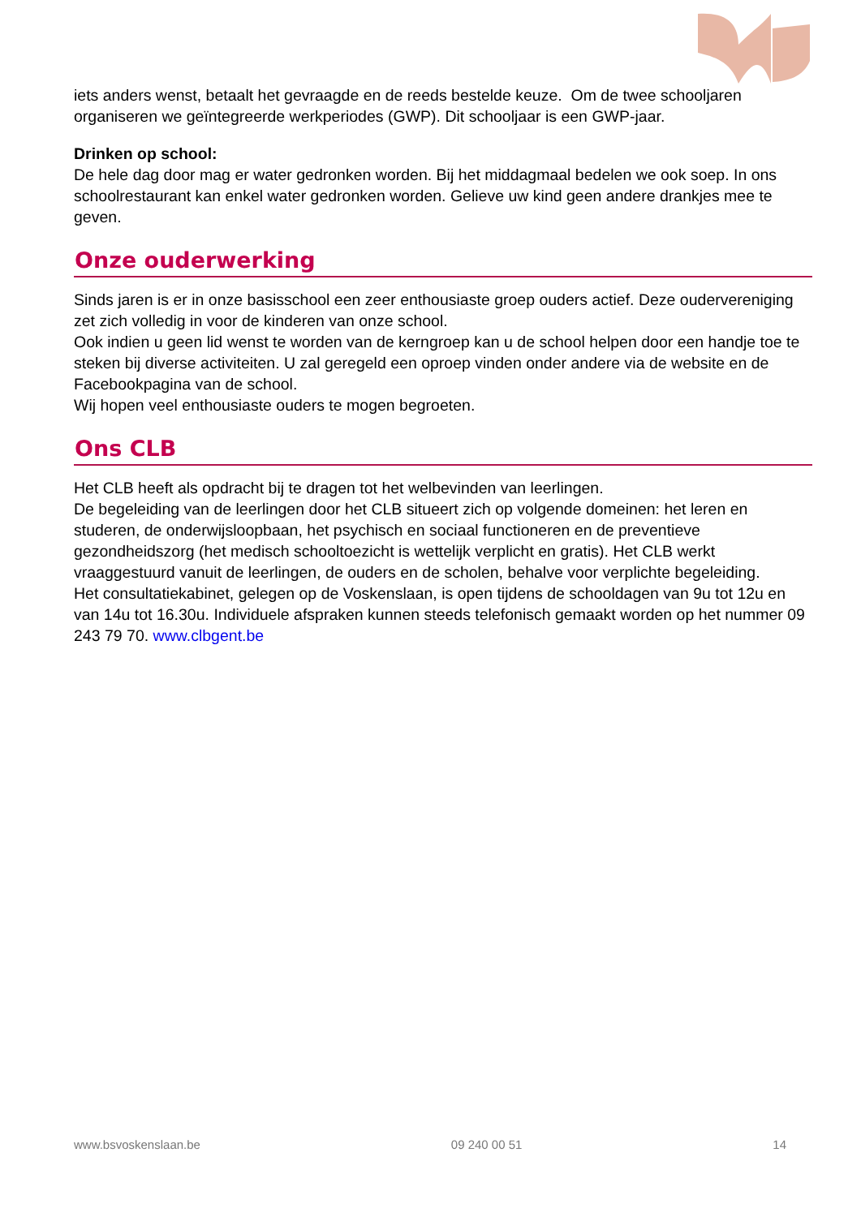iets anders wenst, betaalt het gevraagde en de reeds bestelde keuze. Om de twee schooljaren organiseren we geïntegreerde werkperiodes (GWP). Dit schooljaar is een GWP-jaar.
Drinken op school:
De hele dag door mag er water gedronken worden. Bij het middagmaal bedelen we ook soep. In ons schoolrestaurant kan enkel water gedronken worden. Gelieve uw kind geen andere drankjes mee te geven.
Onze ouderwerking
Sinds jaren is er in onze basisschool een zeer enthousiaste groep ouders actief. Deze oudervereniging zet zich volledig in voor de kinderen van onze school.
Ook indien u geen lid wenst te worden van de kerngroep kan u de school helpen door een handje toe te steken bij diverse activiteiten. U zal geregeld een oproep vinden onder andere via de website en de Facebookpagina van de school.
Wij hopen veel enthousiaste ouders te mogen begroeten.
Ons CLB
Het CLB heeft als opdracht bij te dragen tot het welbevinden van leerlingen.
De begeleiding van de leerlingen door het CLB situeert zich op volgende domeinen: het leren en studeren, de onderwijsloopbaan, het psychisch en sociaal functioneren en de preventieve gezondheidszorg (het medisch schooltoezicht is wettelijk verplicht en gratis). Het CLB werkt vraaggestuurd vanuit de leerlingen, de ouders en de scholen, behalve voor verplichte begeleiding.
Het consultatiekabinet, gelegen op de Voskenslaan, is open tijdens de schooldagen van 9u tot 12u en van 14u tot 16.30u. Individuele afspraken kunnen steeds telefonisch gemaakt worden op het nummer 09 243 79 70. www.clbgent.be
www.bsvoskenslaan.be 09 240 00 51 14